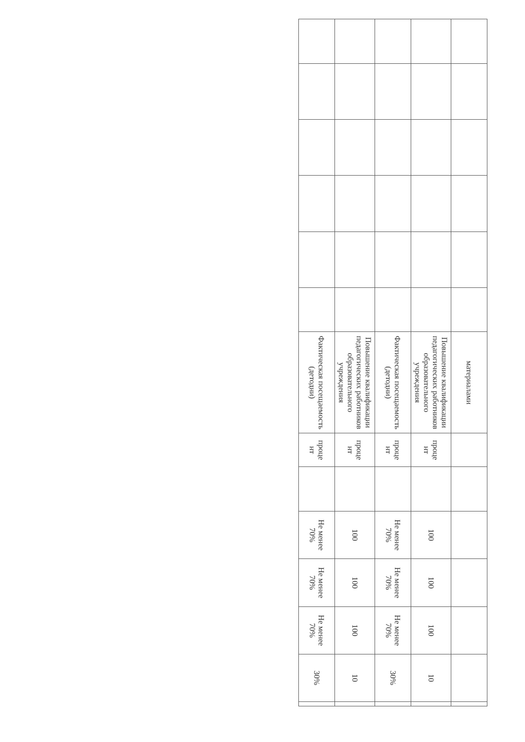| | | | | | | материалами | | | | | | | |
| | | | | | | Повышение квалификации педагогических работников образовательного учреждения | проце нт | | 100 | 100 | 100 | 10 | |
| | | | | | | Фактическая посещаемость (детодни) | проце нт | | Не менее 70% | Не менее 70% | Не менее 70% | 30% | |
| | | | | | | Повышение квалификации педагогических работников образовательного учреждения | проце нт | | 100 | 100 | 100 | 10 | |
| | | | | | | Фактическая посещаемость (детодни) | проце нт | | Не менее 70% | Не менее 70% | Не менее 70% | 30% | |